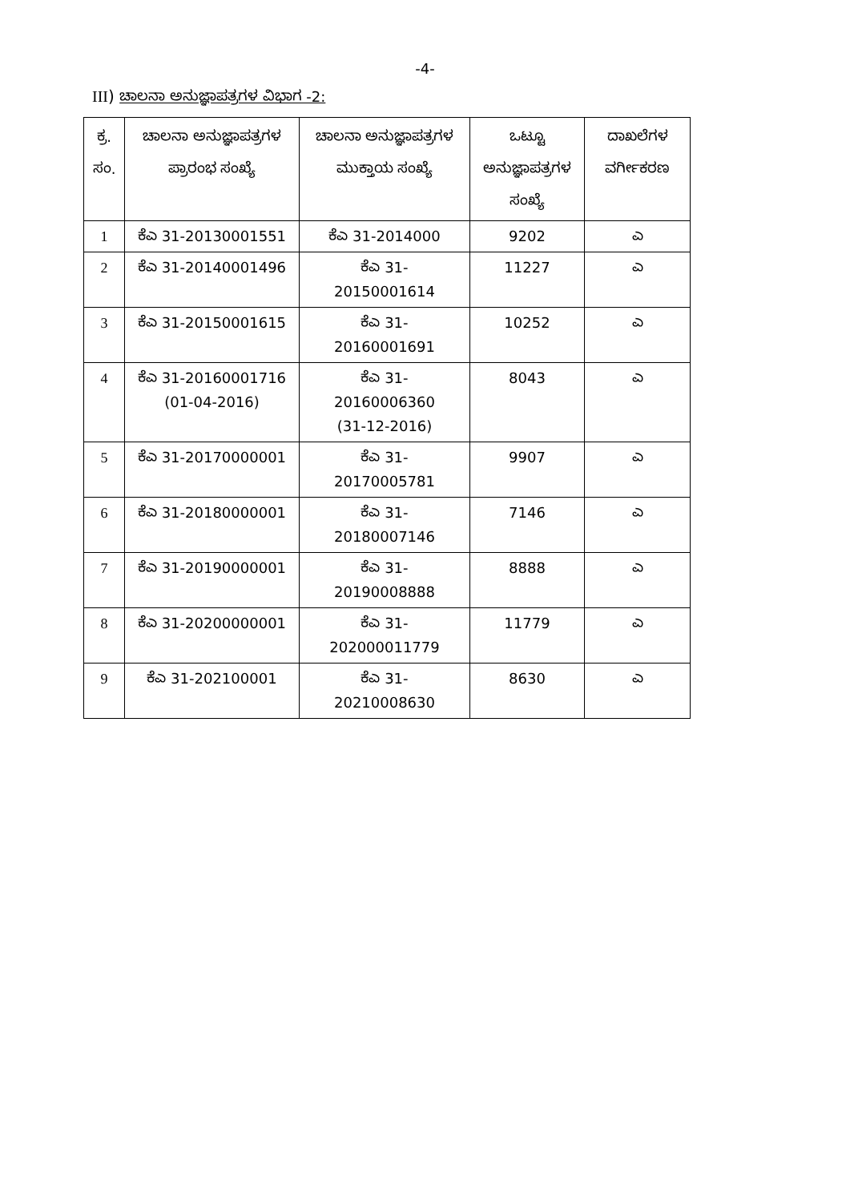-4-
III) ಚಾಲನಾ ಅನುಜ್ಞಾಪತ್ರಗಳ ವಿಭಾಗ -2:
| ಕ್ರ. ಸಂ. | ಚಾಲನಾ ಅನುಜ್ಞಾಪತ್ರಗಳ ಪ್ರಾರಂಭ ಸಂಖ್ಯೆ | ಚಾಲನಾ ಅನುಜ್ಞಾಪತ್ರಗಳ ಮುಕ್ತಾಯ ಸಂಖ್ಯೆ | ಒಟ್ಟೂ ಅನುಜ್ಞಾಪತ್ರಗಳ ಸಂಖ್ಯೆ | ದಾಖಲೆಗಳ ವರ್ಗೀಕರಣ |
| --- | --- | --- | --- | --- |
| 1 | ಕೆಎ 31-20130001551 | ಕೆಎ 31-2014000 | 9202 | ಎ |
| 2 | ಕೆಎ 31-20140001496 | ಕೆಎ 31- 20150001614 | 11227 | ಎ |
| 3 | ಕೆಎ 31-20150001615 | ಕೆಎ 31- 20160001691 | 10252 | ಎ |
| 4 | ಕೆಎ 31-20160001716 (01-04-2016) | ಕೆಎ 31- 20160006360 (31-12-2016) | 8043 | ಎ |
| 5 | ಕೆಎ 31-20170000001 | ಕೆಎ 31- 20170005781 | 9907 | ಎ |
| 6 | ಕೆಎ 31-20180000001 | ಕೆಎ 31- 20180007146 | 7146 | ಎ |
| 7 | ಕೆಎ 31-20190000001 | ಕೆಎ 31- 20190008888 | 8888 | ಎ |
| 8 | ಕೆಎ 31-20200000001 | ಕೆಎ 31- 202000011779 | 11779 | ಎ |
| 9 | ಕೆಎ 31-202100001 | ಕೆಎ 31- 20210008630 | 8630 | ಎ |